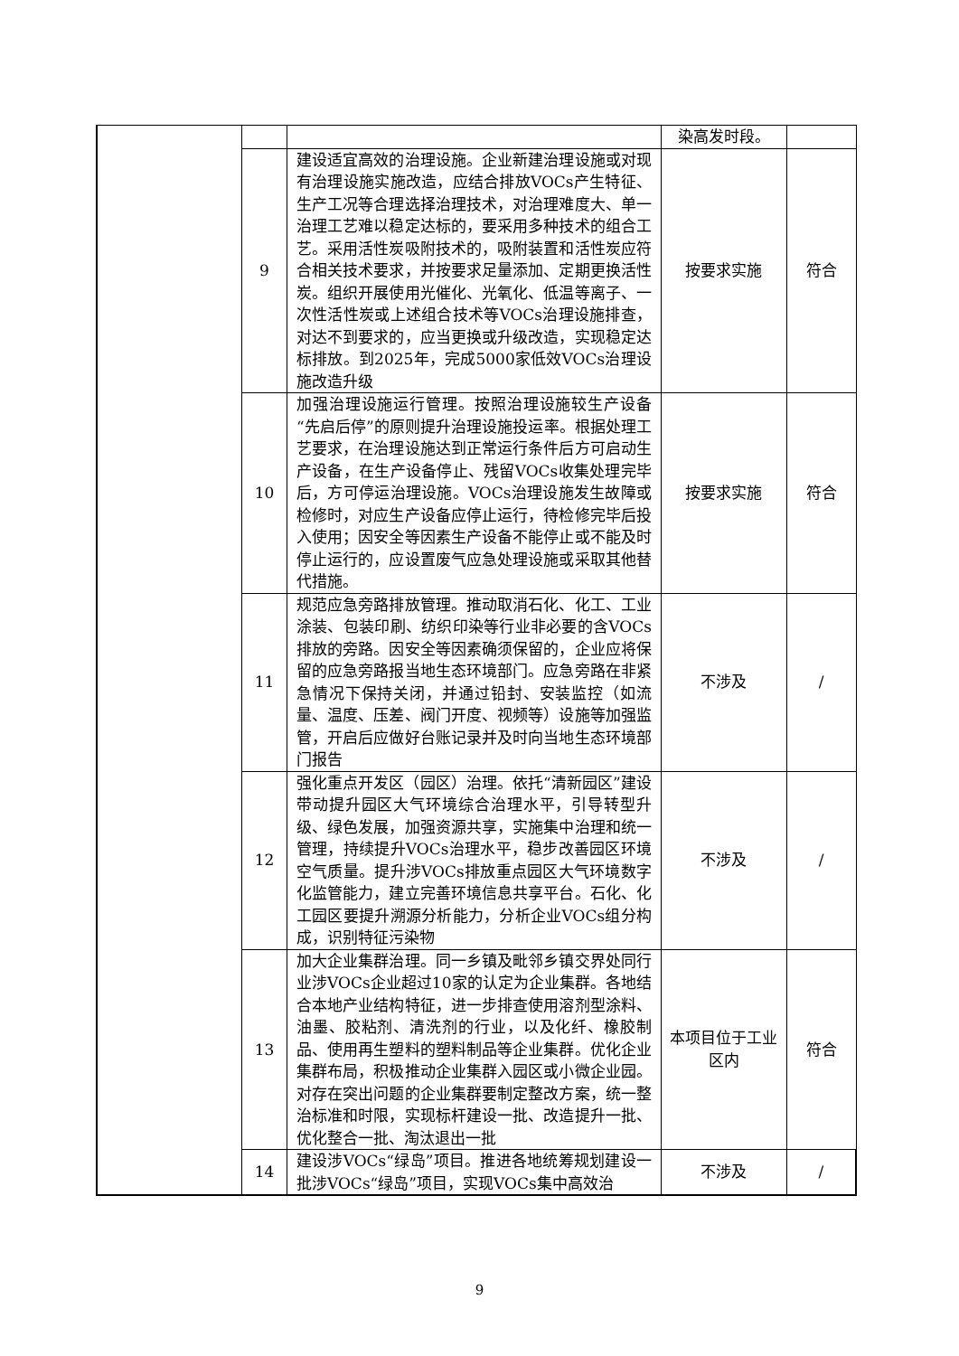| | | | 染高发时段。 | |
| | 9 | 建设适宜高效的治理设施。企业新建治理设施或对现有治理设施实施改造，应结合排放VOCs产生特征、生产工况等合理选择治理技术，对治理难度大、单一治理工艺难以稳定达标的，要采用多种技术的组合工艺。采用活性炭吸附技术的，吸附装置和活性炭应符合相关技术要求，并按要求足量添加、定期更换活性炭。组织开展使用光催化、光氧化、低温等离子、一次性活性炭或上述组合技术等VOCs治理设施排查，对达不到要求的，应当更换或升级改造，实现稳定达标排放。到2025年，完成5000家低效VOCs治理设施改造升级 | 按要求实施 | 符合 |
| | 10 | 加强治理设施运行管理。按照治理设施较生产设备“先启后停”的原则提升治理设施投运率。根据处理工艺要求，在治理设施达到正常运行条件后方可启动生产设备，在生产设备停止、残留VOCs收集处理完毕后，方可停运治理设施。VOCs治理设施发生故障或检修时，对应生产设备应停止运行，待检修完毕后投入使用；因安全等因素生产设备不能停止或不能及时停止运行的，应设置废气应急处理设施或采取其他替代措施。 | 按要求实施 | 符合 |
| | 11 | 规范应急旁路排放管理。推动取消石化、化工、工业涂装、包装印刷、纺织印染等行业非必要的含VOCs排放的旁路。因安全等因素确须保留的，企业应将保留的应急旁路报当地生态环境部门。应急旁路在非紧急情况下保持关闭，并通过铅封、安装监控（如流量、温度、压差、阀门开度、视频等）设施等加强监管，开启后应做好台账记录并及时向当地生态环境部门报告 | 不涉及 | / |
| | 12 | 强化重点开发区（园区）治理。依托“清新园区”建设带动提升园区大气环境综合治理水平，引导转型升级、绿色发展，加强资源共享，实施集中治理和统一管理，持续提升VOCs治理水平，稳步改善园区环境空气质量。提升涉VOCs排放重点园区大气环境数字化监管能力，建立完善环境信息共享平台。石化、化工园区要提升溯源分析能力，分析企业VOCs组分构成，识别特征污染物 | 不涉及 | / |
| | 13 | 加大企业集群治理。同一乡镇及毗邻乡镇交界处同行业涉VOCs企业超过10家的认定为企业集群。各地结合本地产业结构特征，进一步排查使用溶剂型涂料、油墨、胶粘剂、清洗剂的行业，以及化纤、橡胶制品、使用再生塑料的塑料制品等企业集群。优化企业集群布局，积极推动企业集群入园区或小微企业园。对存在突出问题的企业集群要制定整改方案，统一整治标准和时限，实现标杆建设一批、改造提升一批、优化整合一批、淘汰退出一批 | 本项目位于工业区内 | 符合 |
| | 14 | 建设涉VOCs“绿岛”项目。推进各地统筹规划建设一批涉VOCs“绿岛”项目，实现VOCs集中高效治 | 不涉及 | / |
9